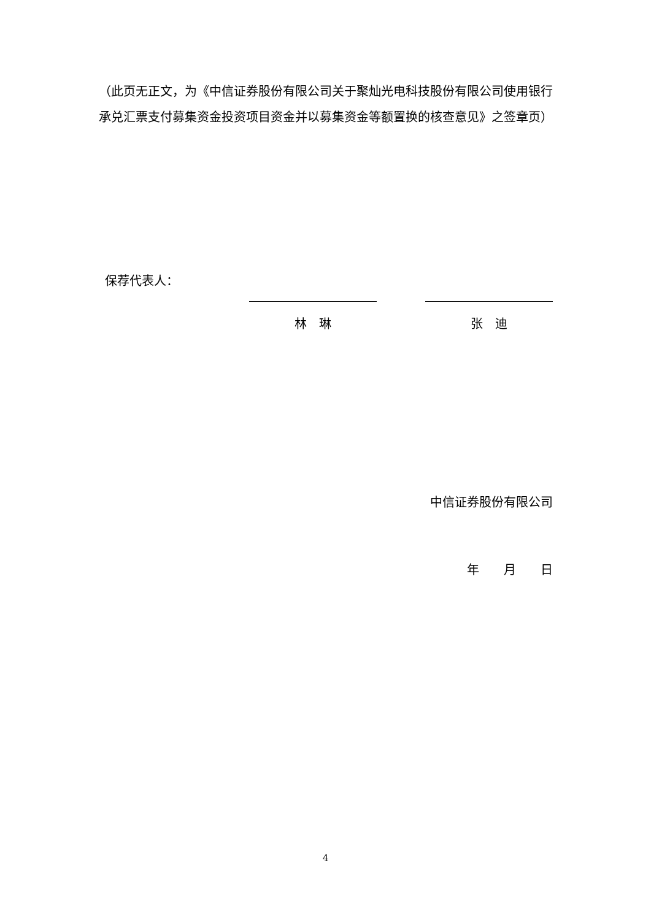（此页无正文，为《中信证券股份有限公司关于聚灿光电科技股份有限公司使用银行承兑汇票支付募集资金投资项目资金并以募集资金等额置换的核查意见》之签章页）
保荐代表人：
林　琳 张　迪
中信证券股份有限公司
年　　月　　日
4